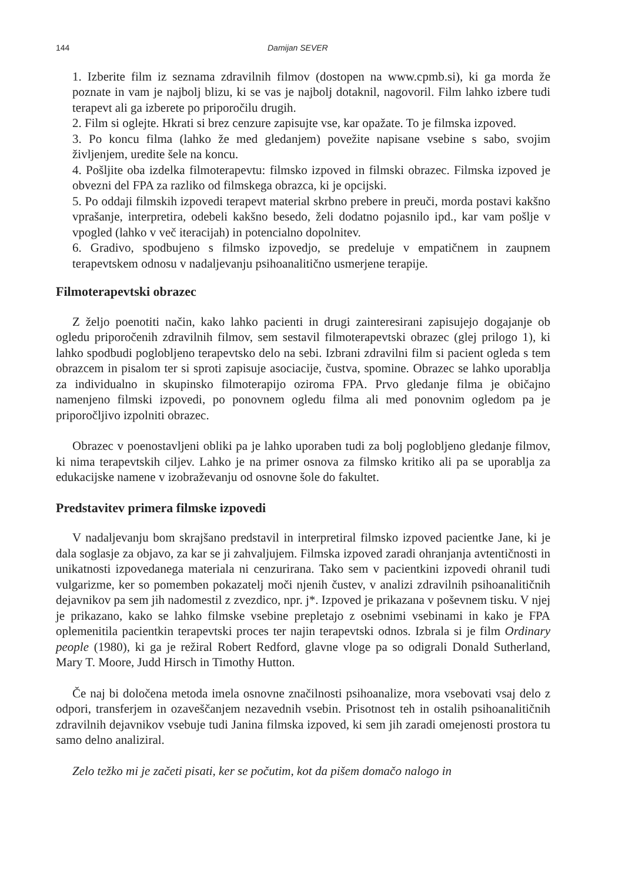144 Damijan SEVER
1. Izberite film iz seznama zdravilnih filmov (dostopen na www.cpmb.si), ki ga morda že poznate in vam je najbolj blizu, ki se vas je najbolj dotaknil, nagovoril. Film lahko izbere tudi terapevt ali ga izberete po priporočilu drugih.
2. Film si oglejte. Hkrati si brez cenzure zapisujte vse, kar opažate. To je filmska izpoved.
3. Po koncu filma (lahko že med gledanjem) povežite napisane vsebine s sabo, svojim življenjem, uredite šele na koncu.
4. Pošljite oba izdelka filmoterapevtu: filmsko izpoved in filmski obrazec. Filmska izpoved je obvezni del FPA za razliko od filmskega obrazca, ki je opcijski.
5. Po oddaji filmskih izpovedi terapevt material skrbno prebere in preuči, morda postavi kakšno vprašanje, interpretira, odebeli kakšno besedo, želi dodatno pojasnilo ipd., kar vam pošlje v vpogled (lahko v več iteracijah) in potencialno dopolnitev.
6. Gradivo, spodbujeno s filmsko izpovedjo, se predeluje v empatičnem in zaupnem terapevtskem odnosu v nadaljevanju psihoanalitično usmerjene terapije.
Filmoterapevtski obrazec
Z željo poenotiti način, kako lahko pacienti in drugi zainteresirani zapisujejo dogajanje ob ogledu priporočenih zdravilnih filmov, sem sestavil filmoterapevtski obrazec (glej prilogo 1), ki lahko spodbudi poglobljeno terapevtsko delo na sebi. Izbrani zdravilni film si pacient ogleda s tem obrazcem in pisalom ter si sproti zapisuje asociacije, čustva, spomine. Obrazec se lahko uporablja za individualno in skupinsko filmoterapijo oziroma FPA. Prvo gledanje filma je običajno namenjeno filmski izpovedi, po ponovnem ogledu filma ali med ponovnim ogledom pa je priporočljivo izpolniti obrazec.
Obrazec v poenostavljeni obliki pa je lahko uporaben tudi za bolj poglobljeno gledanje filmov, ki nima terapevtskih ciljev. Lahko je na primer osnova za filmsko kritiko ali pa se uporablja za edukacijske namene v izobraževanju od osnovne šole do fakultet.
Predstavitev primera filmske izpovedi
V nadaljevanju bom skrajšano predstavil in interpretiral filmsko izpoved pacientke Jane, ki je dala soglasje za objavo, za kar se ji zahvaljujem. Filmska izpoved zaradi ohranjanja avtentičnosti in unikatnosti izpovedanega materiala ni cenzurirana. Tako sem v pacientkini izpovedi ohranil tudi vulgarizme, ker so pomemben pokazatelj moči njenih čustev, v analizi zdravilnih psihoanalitičnih dejavnikov pa sem jih nadomestil z zvezdico, npr. j*. Izpoved je prikazana v poševnem tisku. V njej je prikazano, kako se lahko filmske vsebine prepletajo z osebnimi vsebinami in kako je FPA oplemenitila pacientkin terapevtski proces ter najin terapevtski odnos. Izbrala si je film Ordinary people (1980), ki ga je režiral Robert Redford, glavne vloge pa so odigrali Donald Sutherland, Mary T. Moore, Judd Hirsch in Timothy Hutton.
Če naj bi določena metoda imela osnovne značilnosti psihoanalize, mora vsebovati vsaj delo z odpori, transferjem in ozaveščanjem nezavednih vsebin. Prisotnost teh in ostalih psihoanalitičnih zdravilnih dejavnikov vsebuje tudi Janina filmska izpoved, ki sem jih zaradi omejenosti prostora tu samo delno analiziral.
Zelo težko mi je začeti pisati, ker se počutim, kot da pišem domačo nalogo in